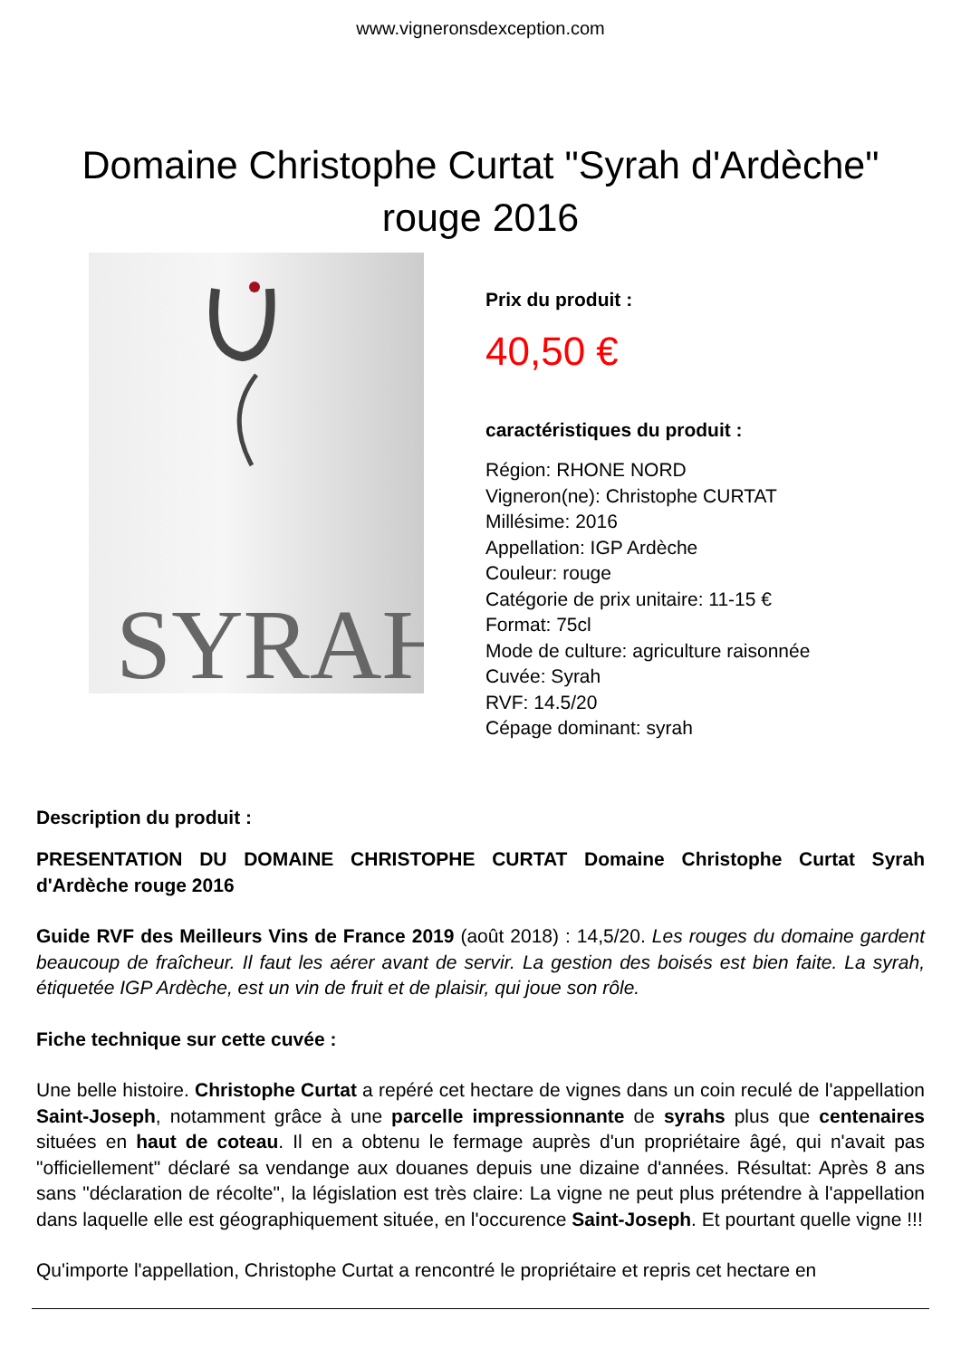www.vigneronsdexception.com
Domaine Christophe Curtat "Syrah d'Ardèche" rouge 2016
SYRAH
Prix du produit :
40,50 €
caractéristiques du produit :
Région: RHONE NORD
Vigneron(ne): Christophe CURTAT
Millésime: 2016
Appellation: IGP Ardèche
Couleur: rouge
Catégorie de prix unitaire: 11-15 €
Format: 75cl
Mode de culture: agriculture raisonnée
Cuvée: Syrah
RVF: 14.5/20
Cépage dominant: syrah
Description du produit :
PRESENTATION DU DOMAINE CHRISTOPHE CURTAT Domaine Christophe Curtat Syrah d'Ardèche rouge 2016
Guide RVF des Meilleurs Vins de France 2019 (août 2018) : 14,5/20. Les rouges du domaine gardent beaucoup de fraîcheur. Il faut les aérer avant de servir. La gestion des boisés est bien faite. La syrah, étiquetée IGP Ardèche, est un vin de fruit et de plaisir, qui joue son rôle.
Fiche technique sur cette cuvée :
Une belle histoire. Christophe Curtat a repéré cet hectare de vignes dans un coin reculé de l'appellation Saint-Joseph, notamment grâce à une parcelle impressionnante de syrahs plus que centenaires situées en haut de coteau. Il en a obtenu le fermage auprès d'un propriétaire âgé, qui n'avait pas "officiellement" déclaré sa vendange aux douanes depuis une dizaine d'années. Résultat: Après 8 ans sans "déclaration de récolte", la législation est très claire: La vigne ne peut plus prétendre à l'appellation dans laquelle elle est géographiquement située, en l'occurence Saint-Joseph. Et pourtant quelle vigne !!!
Qu'importe l'appellation, Christophe Curtat a rencontré le propriétaire et repris cet hectare en